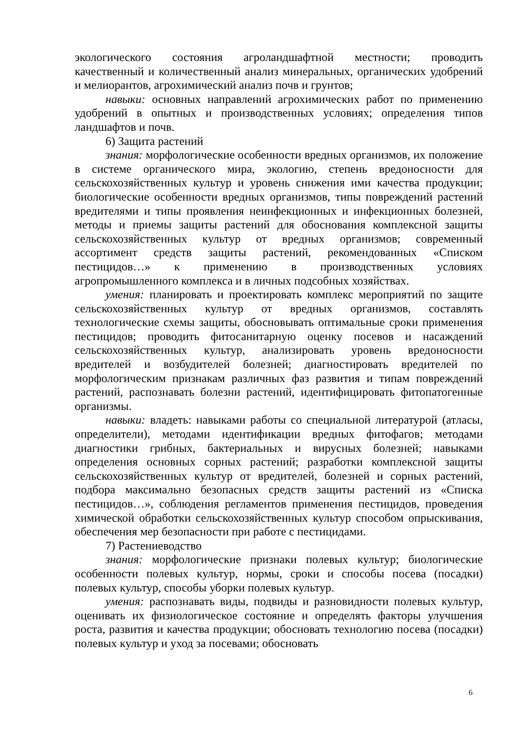экологического состояния агроландшафтной местности; проводить качественный и количественный анализ минеральных, органических удобрений и мелиорантов, агрохимический анализ почв и грунтов;
навыки: основных направлений агрохимических работ по применению удобрений в опытных и производственных условиях; определения типов ландшафтов и почв.
6) Защита растений
знания: морфологические особенности вредных организмов, их положение в системе органического мира, экологию, степень вредоносности для сельскохозяйственных культур и уровень снижения ими качества продукции; биологические особенности вредных организмов, типы повреждений растений вредителями и типы проявления неинфекционных и инфекционных болезней, методы и приемы защиты растений для обоснования комплексной защиты сельскохозяйственных культур от вредных организмов; современный ассортимент средств защиты растений, рекомендованных «Списком пестицидов…» к применению в производственных условиях агропромышленного комплекса и в личных подсобных хозяйствах.
умения: планировать и проектировать комплекс мероприятий по защите сельскохозяйственных культур от вредных организмов, составлять технологические схемы защиты, обосновывать оптимальные сроки применения пестицидов; проводить фитосанитарную оценку посевов и насаждений сельскохозяйственных культур, анализировать уровень вредоносности вредителей и возбудителей болезней; диагностировать вредителей по морфологическим признакам различных фаз развития и типам повреждений растений, распознавать болезни растений, идентифицировать фитопатогенные организмы.
навыки: владеть: навыками работы со специальной литературой (атласы, определители), методами идентификации вредных фитофагов; методами диагностики грибных, бактериальных и вирусных болезней; навыками определения основных сорных растений; разработки комплексной защиты сельскохозяйственных культур от вредителей, болезней и сорных растений, подбора максимально безопасных средств защиты растений из «Списка пестицидов…», соблюдения регламентов применения пестицидов, проведения химической обработки сельскохозяйственных культур способом опрыскивания, обеспечения мер безопасности при работе с пестицидами.
7) Растениеводство
знания: морфологические признаки полевых культур; биологические особенности полевых культур, нормы, сроки и способы посева (посадки) полевых культур, способы уборки полевых культур.
умения: распознавать виды, подвиды и разновидности полевых культур, оценивать их физиологическое состояние и определять факторы улучшения роста, развития и качества продукции; обосновать технологию посева (посадки) полевых культур и уход за посевами; обосновать
6